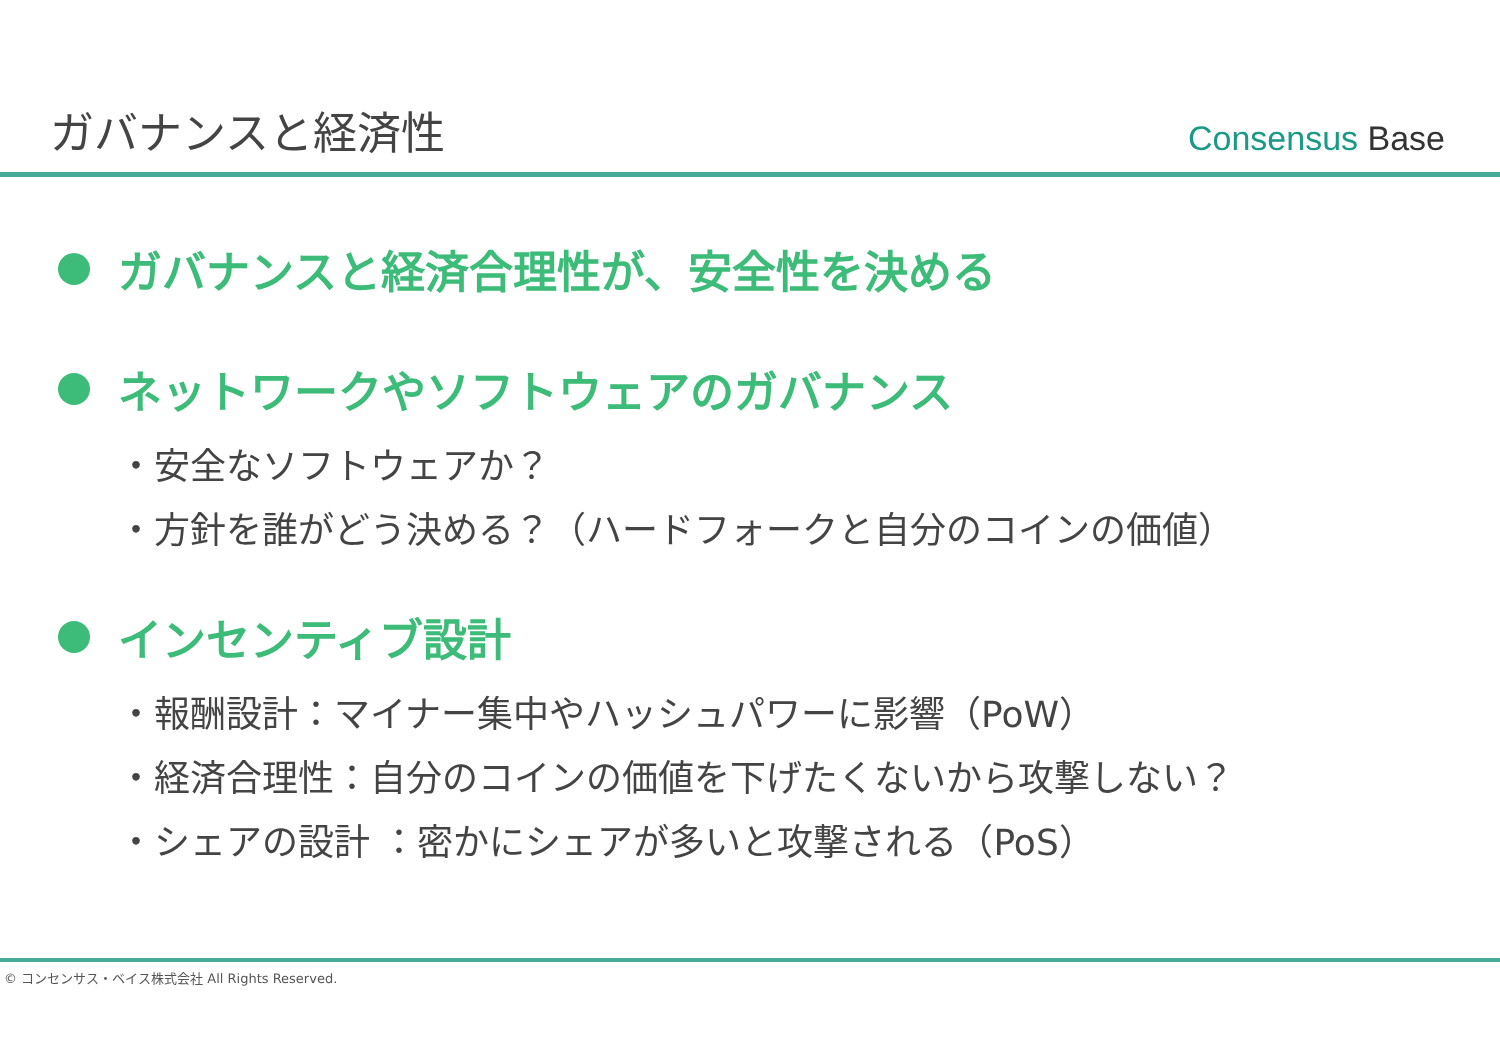ガバナンスと経済性
Consensus Base
ガバナンスと経済合理性が、安全性を決める
ネットワークやソフトウェアのガバナンス
・安全なソフトウェアか？
・方針を誰がどう決める？（ハードフォークと自分のコインの価値）
インセンティブ設計
・報酬設計：マイナー集中やハッシュパワーに影響（PoW）
・経済合理性：自分のコインの価値を下げたくないから攻撃しない？
・シェアの設計 ：密かにシェアが多いと攻撃される（PoS）
© コンセンサス・ベイス株式会社 All Rights Reserved.